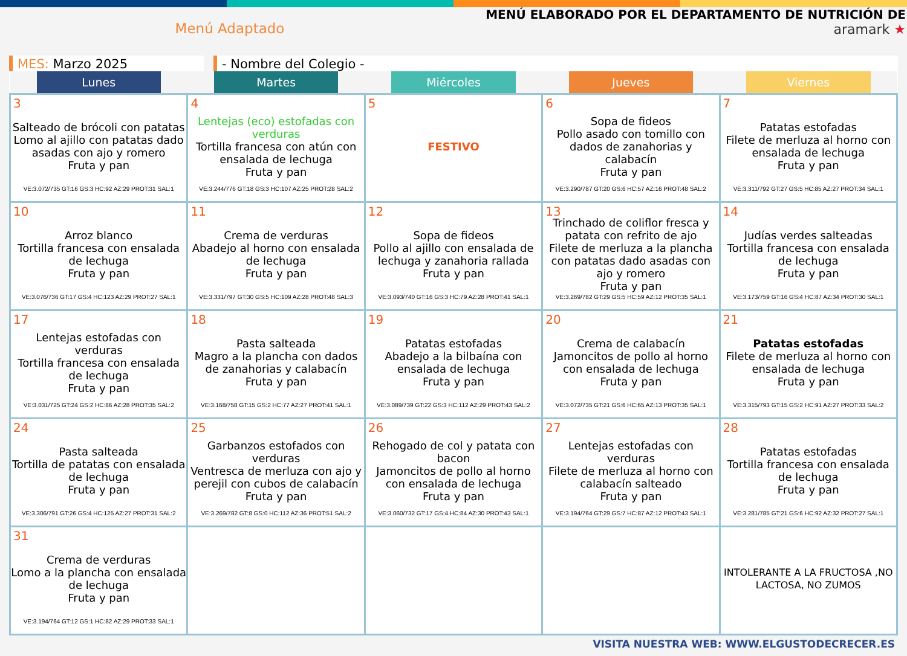Menú Adaptado
MENÚ ELABORADO POR EL DEPARTAMENTO DE NUTRICIÓN DE
aramark ★
MES: Marzo 2025 - Nombre del Colegio -
| Lunes | Martes | Miércoles | Jueves | Viernes |
| --- | --- | --- | --- | --- |
| 3 Salteado de brócoli con patatas Lomo al ajillo con patatas dado asadas con ajo y romero Fruta y pan VE:3.072/735 GT:16 GS:3 HC:92 AZ:29 PROT:31 SAL:1 | 4 Lentejas (eco) estofadas con verduras Tortilla francesa con atún con ensalada de lechuga Fruta y pan VE:3.244/776 GT:18 GS:3 HC:107 AZ:25 PROT:28 SAL:2 | 5 FESTIVO | 6 Sopa de fideos Pollo asado con tomillo con dados de zanahorias y calabacín Fruta y pan VE:3.290/787 GT:20 GS:6 HC:57 AZ:16 PROT:48 SAL:2 | 7 Patatas estofadas Filete de merluza al horno con ensalada de lechuga Fruta y pan VE:3.311/792 GT:27 GS:5 HC:85 AZ:27 PROT:34 SAL:1 |
| 10 Arroz blanco Tortilla francesa con ensalada de lechuga Fruta y pan VE:3.076/736 GT:17 GS:4 HC:123 AZ:29 PROT:27 SAL:1 | 11 Crema de verduras Abadejo al horno con ensalada de lechuga Fruta y pan VE:3.331/797 GT:30 GS:5 HC:109 AZ:28 PROT:48 SAL:3 | 12 Sopa de fideos Pollo al ajillo con ensalada de lechuga y zanahoria rallada Fruta y pan VE:3.093/740 GT:16 GS:3 HC:79 AZ:28 PROT:41 SAL:1 | 13 Trinchado de coliflor fresca y patata con refrito de ajo Filete de merluza a la plancha con patatas dado asadas con ajo y romero Fruta y pan VE:3.269/782 GT:29 GS:5 HC:59 AZ:12 PROT:35 SAL:1 | 14 Judías verdes salteadas Tortilla francesa con ensalada de lechuga Fruta y pan VE:3.173/759 GT:16 GS:4 HC:87 AZ:34 PROT:30 SAL:1 |
| 17 Lentejas estofadas con verduras Tortilla francesa con ensalada de lechuga Fruta y pan VE:3.031/725 GT:24 GS:2 HC:86 AZ:28 PROT:35 SAL:2 | 18 Pasta salteada Magro a la plancha con dados de zanahorias y calabacín Fruta y pan VE:3.168/758 GT:15 GS:2 HC:77 AZ:27 PROT:41 SAL:1 | 19 Patatas estofadas Abadejo a la bilbaína con ensalada de lechuga Fruta y pan VE:3.089/739 GT:22 GS:3 HC:112 AZ:29 PROT:43 SAL:2 | 20 Crema de calabacín Jamoncitos de pollo al horno con ensalada de lechuga Fruta y pan VE:3.072/735 GT:21 GS:6 HC:65 AZ:13 PROT:35 SAL:1 | 21 Patatas estofadas Filete de merluza al horno con ensalada de lechuga Fruta y pan VE:3.315/793 GT:15 GS:2 HC:91 AZ:27 PROT:33 SAL:2 |
| 24 Pasta salteada Tortilla de patatas con ensalada de lechuga Fruta y pan VE:3.306/791 GT:26 GS:4 HC:125 AZ:27 PROT:31 SAL:2 | 25 Garbanzos estofados con verduras Ventresca de merluza con ajo y perejil con cubos de calabacín Fruta y pan VE:3.269/782 GT:8 GS:0 HC:112 AZ:36 PROT:51 SAL:2 | 26 Rehogado de col y patata con bacon Jamoncitos de pollo al horno con ensalada de lechuga Fruta y pan VE:3.060/732 GT:17 GS:4 HC:84 AZ:30 PROT:43 SAL:1 | 27 Lentejas estofadas con verduras Filete de merluza al horno con calabacín salteado Fruta y pan VE:3.194/764 GT:29 GS:7 HC:87 AZ:12 PROT:43 SAL:1 | 28 Patatas estofadas Tortilla francesa con ensalada de lechuga Fruta y pan VE:3.281/785 GT:21 GS:6 HC:92 AZ:32 PROT:27 SAL:1 |
| 31 Crema de verduras Lomo a la plancha con ensalada de lechuga Fruta y pan VE:3.194/764 GT:12 GS:1 HC:82 AZ:29 PROT:33 SAL:1 | | | | INTOLERANTE A LA FRUCTOSA ,NO LACTOSA, NO ZUMOS |
VISITA NUESTRA WEB: WWW.ELGUSTODECRECER.ES